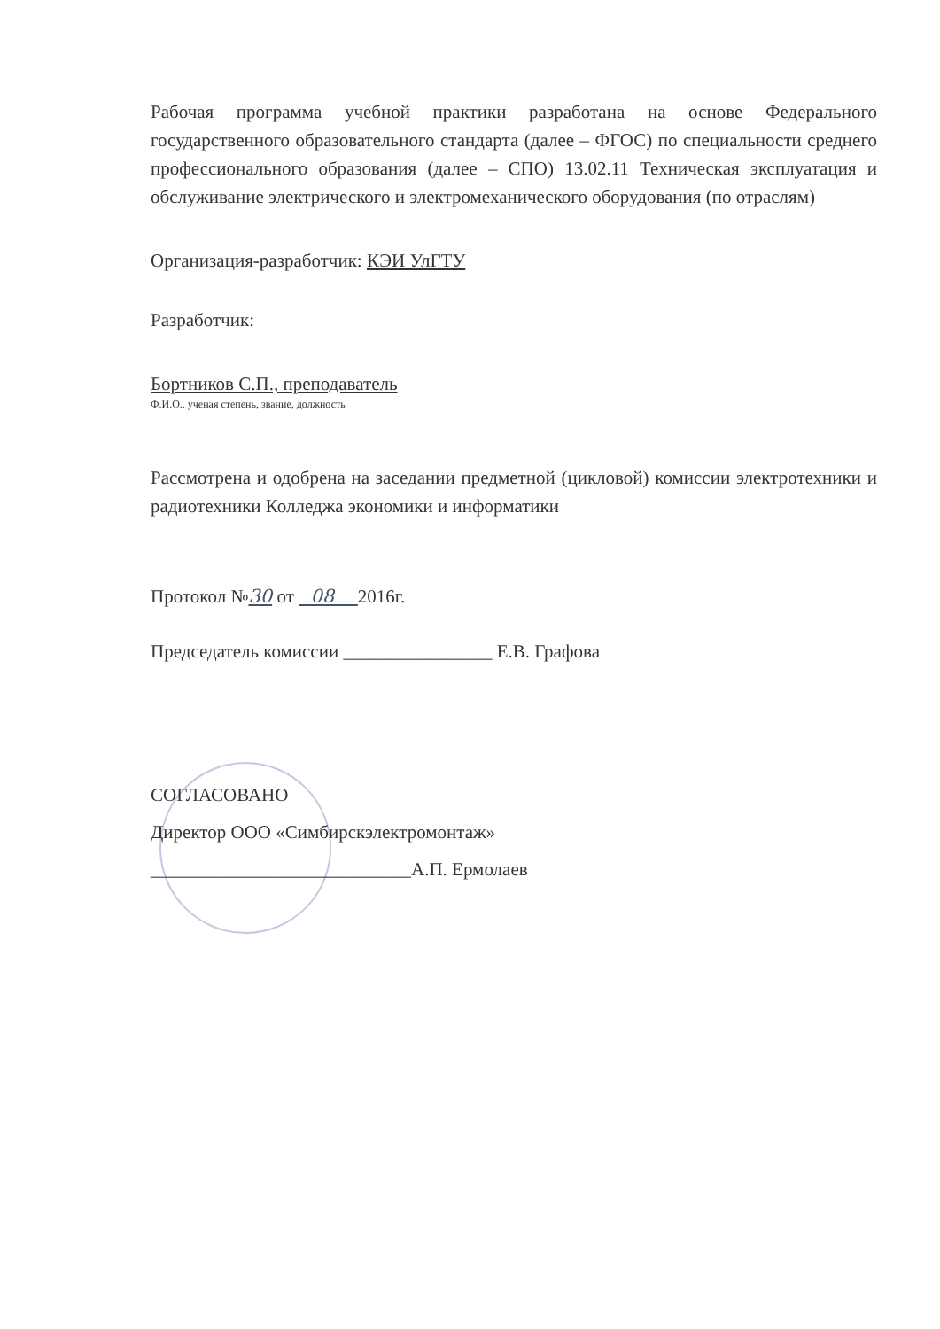Рабочая программа учебной практики разработана на основе Федерального государственного образовательного стандарта (далее – ФГОС) по специальности среднего профессионального образования (далее – СПО) 13.02.11 Техническая эксплуатация и обслуживание электрического и электромеханического оборудования (по отраслям)
Организация-разработчик: КЭИ УлГТУ
Разработчик:
Бортников С.П., преподаватель
Ф.И.О., ученая степень, звание, должность
Рассмотрена и одобрена на заседании предметной (цикловой) комиссии электротехники и радиотехники Колледжа экономики и информатики
Протокол №30 от 08 2016г.
Председатель комиссии ________________ Е.В. Графова
СОГЛАСОВАНО
Директор ООО «Симбирскэлектромонтаж»
____________________________А.П. Ермолаев